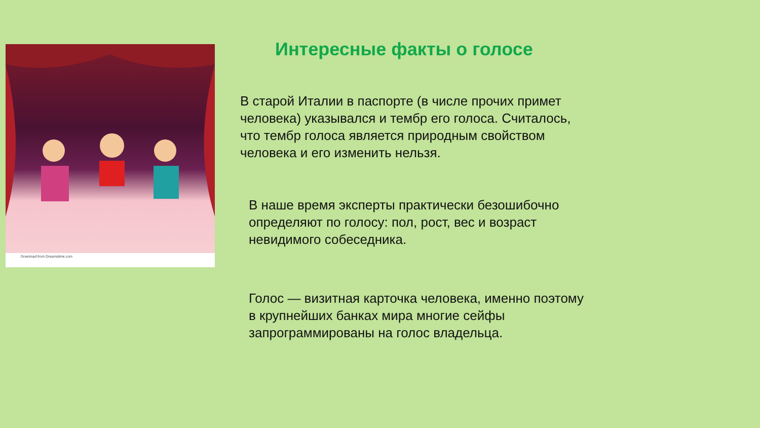Download from Dreamstime.com
Интересные факты о голосе
В старой Италии в паспорте (в числе прочих примет
человека) указывался и тембр его голоса. Считалось,
что тембр голоса является природным свойством
человека и его изменить нельзя.
В наше время эксперты практически безошибочно
определяют по голосу: пол, рост, вес и возраст
невидимого собеседника.
Голос — визитная карточка человека, именно поэтому
в крупнейших банках мира многие сейфы
запрограммированы на голос владельца.